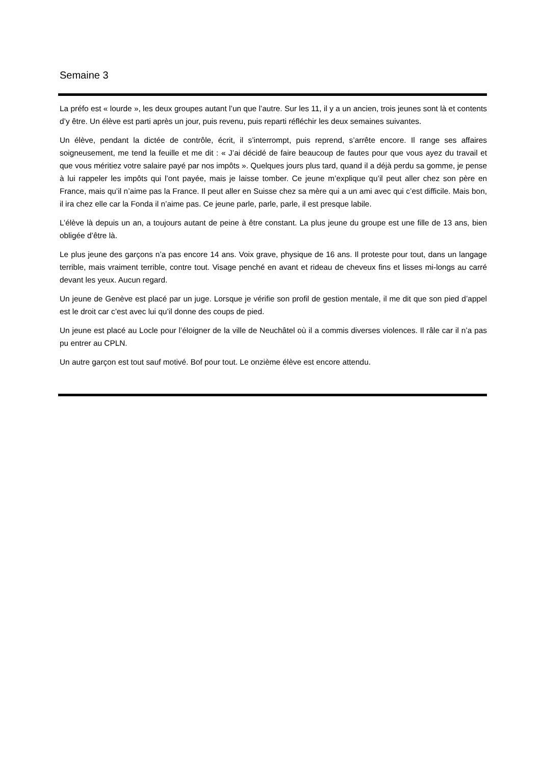Semaine 3
La préfo est « lourde », les deux groupes autant l’un que l’autre. Sur les 11, il y a un ancien, trois jeunes sont là et contents d’y être. Un élève est parti après un jour, puis revenu, puis reparti réfléchir les deux semaines suivantes.
Un élève, pendant la dictée de contrôle, écrit, il s’interrompt, puis reprend, s’arrête encore. Il range ses affaires soigneusement, me tend la feuille et me dit : « J’ai décidé de faire beaucoup de fautes pour que vous ayez du travail et que vous méritiez votre salaire payé par nos impôts ». Quelques jours plus tard, quand il a déjà perdu sa gomme, je pense à lui rappeler les impôts qui l’ont payée, mais je laisse tomber. Ce jeune m’explique qu’il peut aller chez son père en France, mais qu’il n’aime pas la France. Il peut aller en Suisse chez sa mère qui a un ami avec qui c’est difficile. Mais bon, il ira chez elle car la Fonda il n’aime pas. Ce jeune parle, parle, parle, il est presque labile.
L’élève là depuis un an, a toujours autant de peine à être constant. La plus jeune du groupe est une fille de 13 ans, bien obligée d’être là.
Le plus jeune des garçons n’a pas encore 14 ans. Voix grave, physique de 16 ans. Il proteste pour tout, dans un langage terrible, mais vraiment terrible, contre tout. Visage penché en avant et rideau de cheveux fins et lisses mi-longs au carré devant les yeux. Aucun regard.
Un jeune de Genève est placé par un juge. Lorsque je vérifie son profil de gestion mentale, il me dit que son pied d’appel est le droit car c’est avec lui qu’il donne des coups de pied.
Un jeune est placé au Locle pour l’éloigner de la ville de Neuchâtel où il a commis diverses violences. Il râle car il n’a pas pu entrer au CPLN.
Un autre garçon est tout sauf motivé. Bof pour tout. Le onzième élève est encore attendu.